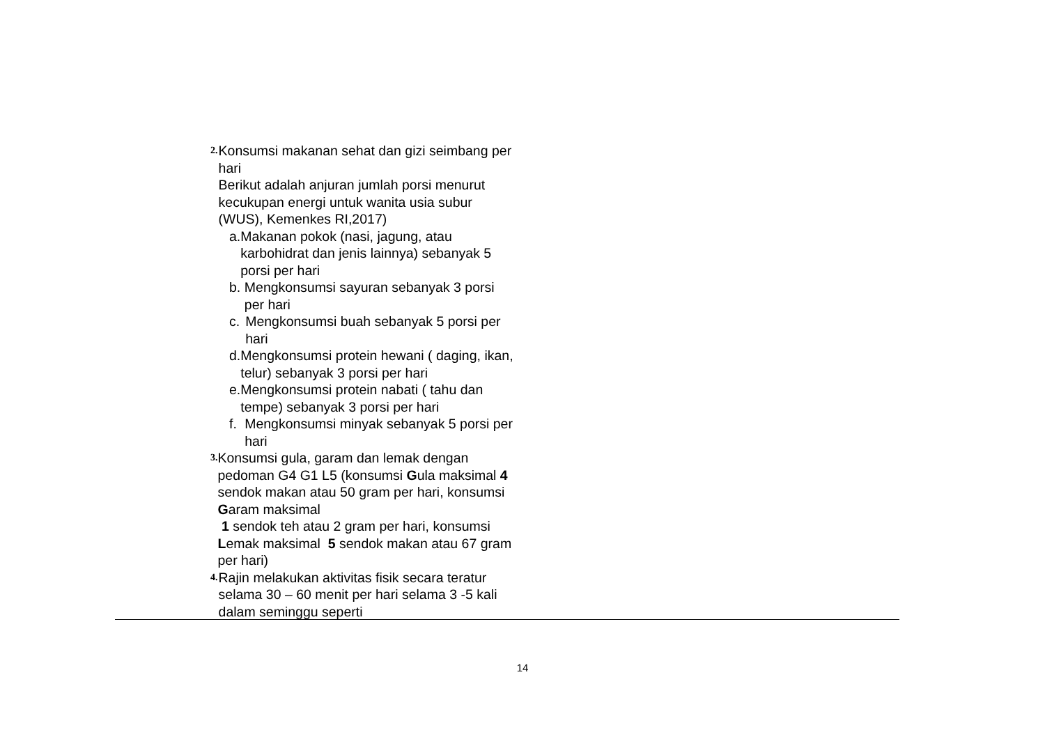2.
Konsumsi makanan sehat dan gizi seimbang per hari
Berikut adalah anjuran jumlah porsi menurut kecukupan energi untuk wanita usia subur (WUS), Kemenkes RI,2017)
a. Makanan pokok (nasi, jagung, atau karbohidrat dan jenis lainnya) sebanyak 5 porsi per hari
b. Mengkonsumsi sayuran sebanyak 3 porsi per hari
c. Mengkonsumsi buah sebanyak 5 porsi per hari
d. Mengkonsumsi protein hewani ( daging, ikan, telur) sebanyak 3 porsi per hari
e. Mengkonsumsi protein nabati ( tahu dan tempe) sebanyak 3 porsi per hari
f. Mengkonsumsi minyak sebanyak 5 porsi per hari
3.
Konsumsi gula, garam dan lemak dengan pedoman G4 G1 L5 (konsumsi Gula maksimal 4 sendok makan atau 50 gram per hari, konsumsi Garam maksimal
1 sendok teh atau 2 gram per hari, konsumsi Lemak maksimal 5 sendok makan atau 67 gram per hari)
4.
Rajin melakukan aktivitas fisik secara teratur selama 30 – 60 menit per hari selama 3 -5 kali dalam seminggu seperti
14